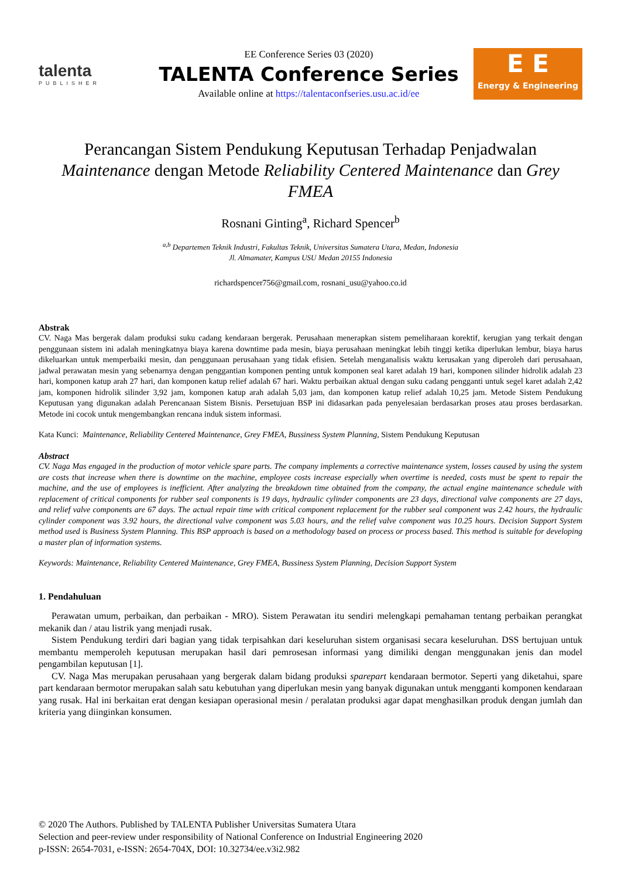talenta
PUBLISHER
EE Conference Series 03 (2020)
TALENTA Conference Series
Available online at https://talentaconfseries.usu.ac.id/ee
E E
Energy & Engineering
Perancangan Sistem Pendukung Keputusan Terhadap Penjadwalan Maintenance dengan Metode Reliability Centered Maintenance dan Grey FMEA
Rosnani Ginting<sup>a</sup>, Richard Spencer<sup>b</sup>
<sup>a,b</sup> Departemen Teknik Industri, Fakultas Teknik, Universitas Sumatera Utara, Medan, Indonesia
Jl. Almamater, Kampus USU Medan 20155 Indonesia
richardspencer756@gmail.com, rosnani_usu@yahoo.co.id
Abstrak
CV. Naga Mas bergerak dalam produksi suku cadang kendaraan bergerak. Perusahaan menerapkan sistem pemeliharaan korektif, kerugian yang terkait dengan penggunaan sistem ini adalah meningkatnya biaya karena downtime pada mesin, biaya perusahaan meningkat lebih tinggi ketika diperlukan lembur, biaya harus dikeluarkan untuk memperbaiki mesin, dan penggunaan perusahaan yang tidak efisien. Setelah menganalisis waktu kerusakan yang diperoleh dari perusahaan, jadwal perawatan mesin yang sebenarnya dengan penggantian komponen penting untuk komponen seal karet adalah 19 hari, komponen silinder hidrolik adalah 23 hari, komponen katup arah 27 hari, dan komponen katup relief adalah 67 hari. Waktu perbaikan aktual dengan suku cadang pengganti untuk segel karet adalah 2,42 jam, komponen hidrolik silinder 3,92 jam, komponen katup arah adalah 5,03 jam, dan komponen katup relief adalah 10,25 jam. Metode Sistem Pendukung Keputusan yang digunakan adalah Perencanaan Sistem Bisnis. Persetujuan BSP ini didasarkan pada penyelesaian berdasarkan proses atau proses berdasarkan. Metode ini cocok untuk mengembangkan rencana induk sistem informasi.
Kata Kunci: Maintenance, Reliability Centered Maintenance, Grey FMEA, Bussiness System Planning, Sistem Pendukung Keputusan
Abstract
CV. Naga Mas engaged in the production of motor vehicle spare parts. The company implements a corrective maintenance system, losses caused by using the system are costs that increase when there is downtime on the machine, employee costs increase especially when overtime is needed, costs must be spent to repair the machine, and the use of employees is inefficient. After analyzing the breakdown time obtained from the company, the actual engine maintenance schedule with replacement of critical components for rubber seal components is 19 days, hydraulic cylinder components are 23 days, directional valve components are 27 days, and relief valve components are 67 days. The actual repair time with critical component replacement for the rubber seal component was 2.42 hours, the hydraulic cylinder component was 3.92 hours, the directional valve component was 5.03 hours, and the relief valve component was 10.25 hours. Decision Support System method used is Business System Planning. This BSP approach is based on a methodology based on process or process based. This method is suitable for developing a master plan of information systems.
Keywords: Maintenance, Reliability Centered Maintenance, Grey FMEA, Bussiness System Planning, Decision Support System
1. Pendahuluan
Perawatan umum, perbaikan, dan perbaikan - MRO). Sistem Perawatan itu sendiri melengkapi pemahaman tentang perbaikan perangkat mekanik dan / atau listrik yang menjadi rusak.
Sistem Pendukung terdiri dari bagian yang tidak terpisahkan dari keseluruhan sistem organisasi secara keseluruhan. DSS bertujuan untuk membantu memperoleh keputusan merupakan hasil dari pemrosesan informasi yang dimiliki dengan menggunakan jenis dan model pengambilan keputusan [1].
CV. Naga Mas merupakan perusahaan yang bergerak dalam bidang produksi sparepart kendaraan bermotor. Seperti yang diketahui, spare part kendaraan bermotor merupakan salah satu kebutuhan yang diperlukan mesin yang banyak digunakan untuk mengganti komponen kendaraan yang rusak. Hal ini berkaitan erat dengan kesiapan operasional mesin / peralatan produksi agar dapat menghasilkan produk dengan jumlah dan kriteria yang diinginkan konsumen.
© 2020 The Authors. Published by TALENTA Publisher Universitas Sumatera Utara
Selection and peer-review under responsibility of National Conference on Industrial Engineering 2020
p-ISSN: 2654-7031, e-ISSN: 2654-704X, DOI: 10.32734/ee.v3i2.982